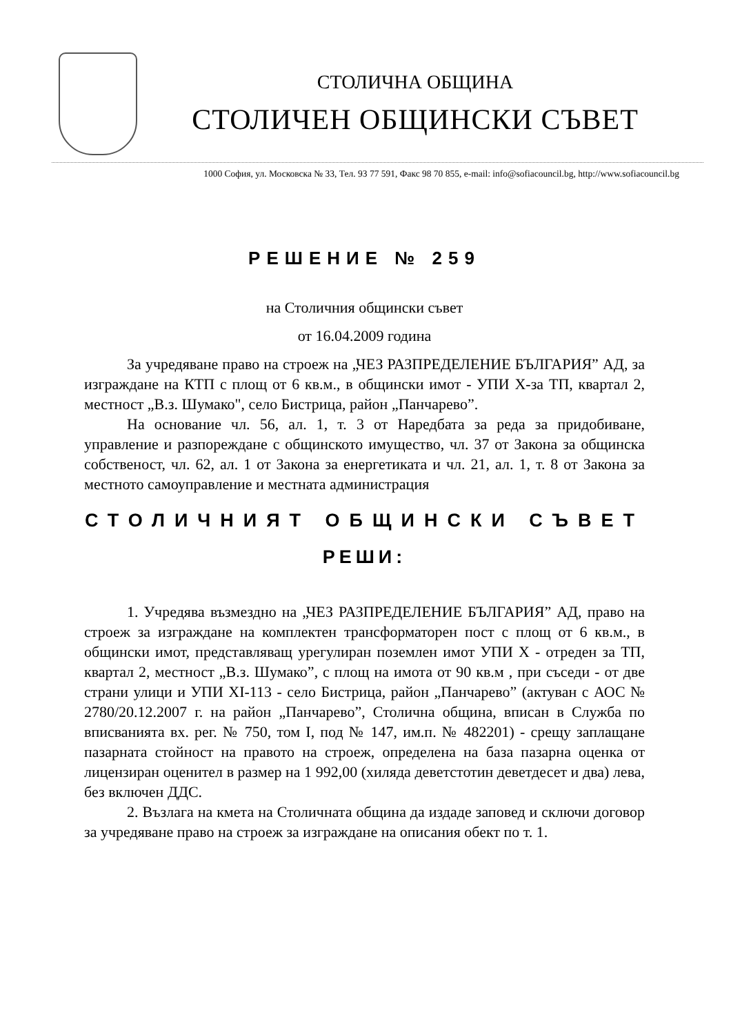СТОЛИЧНА ОБЩИНА
СТОЛИЧЕН ОБЩИНСКИ СЪВЕТ
1000 София, ул. Московска № 33, Тел. 93 77 591, Факс 98 70 855, e-mail: info@sofiacouncil.bg, http://www.sofiacouncil.bg
РЕШЕНИЕ № 259
на Столичния общински съвет
от 16.04.2009 година
За учредяване право на строеж на „ЧЕЗ РАЗПРЕДЕЛЕНИЕ БЪЛГАРИЯ” АД, за изграждане на КТП с площ от 6 кв.м., в общински имот - УПИ Х-за ТП, квартал 2, местност „В.з. Шумако", село Бистрица, район „Панчарево”.
На основание чл. 56, ал. 1, т. 3 от Наредбата за реда за придобиване, управление и разпореждане с общинското имущество, чл. 37 от Закона за общинска собственост, чл. 62, ал. 1 от Закона за енергетиката и чл. 21, ал. 1, т. 8 от Закона за местното самоуправление и местната администрация
СТОЛИЧНИЯТ ОБЩИНСКИ СЪВЕТ
РЕШИ:
1. Учредява възмездно на „ЧЕЗ РАЗПРЕДЕЛЕНИЕ БЪЛГАРИЯ” АД, право на строеж за изграждане на комплектен трансформаторен пост с площ от 6 кв.м., в общински имот, представляващ урегулиран поземлен имот УПИ Х - отреден за ТП, квартал 2, местност „В.з. Шумако”, с площ на имота от 90 кв.м , при съседи - от две страни улици и УПИ XI-113 - село Бистрица, район „Панчарево” (актуван с АОС № 2780/20.12.2007 г. на район „Панчарево”, Столична община, вписан в Служба по вписванията вх. рег. № 750, том I, под № 147, им.п. № 482201) - срещу заплащане пазарната стойност на правото на строеж, определена на база пазарна оценка от лицензиран оценител в размер на 1 992,00 (хиляда деветстотин деветдесет и два) лева, без включен ДДС.
2. Възлага на кмета на Столичната община да издаде заповед и сключи договор за учредяване право на строеж за изграждане на описания обект по т. 1.